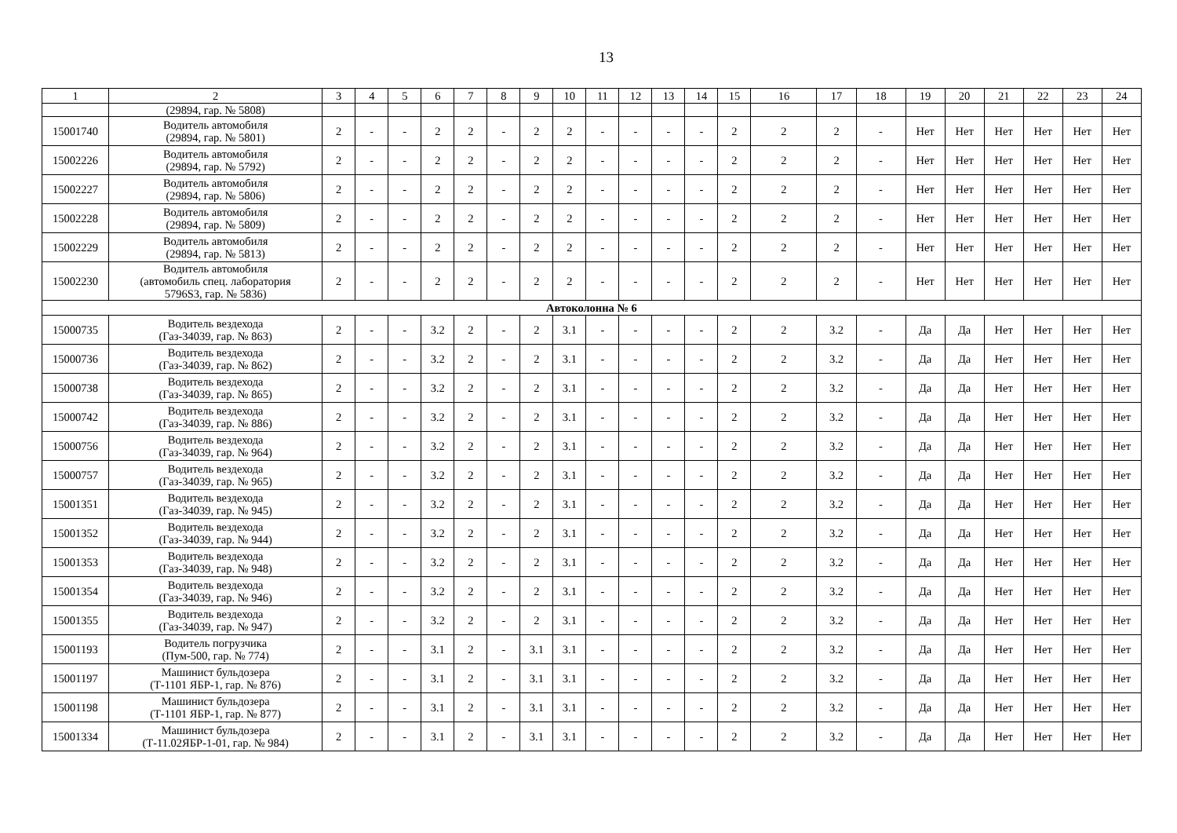13
| 1 | 2 | 3 | 4 | 5 | 6 | 7 | 8 | 9 | 10 | 11 | 12 | 13 | 14 | 15 | 16 | 17 | 18 | 19 | 20 | 21 | 22 | 23 | 24 |
| --- | --- | --- | --- | --- | --- | --- | --- | --- | --- | --- | --- | --- | --- | --- | --- | --- | --- | --- | --- | --- | --- | --- | --- |
| | (29894, гар. № 5808) | | | | | | | | | | | | | | | | | | | | | | |
| 15001740 | Водитель автомобиля (29894, гар. № 5801) | 2 | - | - | 2 | 2 | - | 2 | 2 | - | - | - | - | 2 | 2 | 2 | - | Нет | Нет | Нет | Нет | Нет | Нет |
| 15002226 | Водитель автомобиля (29894, гар. № 5792) | 2 | - | - | 2 | 2 | - | 2 | 2 | - | - | - | - | 2 | 2 | 2 | - | Нет | Нет | Нет | Нет | Нет | Нет |
| 15002227 | Водитель автомобиля (29894, гар. № 5806) | 2 | - | - | 2 | 2 | - | 2 | 2 | - | - | - | - | 2 | 2 | 2 | - | Нет | Нет | Нет | Нет | Нет | Нет |
| 15002228 | Водитель автомобиля (29894, гар. № 5809) | 2 | - | - | 2 | 2 | - | 2 | 2 | - | - | - | - | 2 | 2 | 2 | - | Нет | Нет | Нет | Нет | Нет | Нет |
| 15002229 | Водитель автомобиля (29894, гар. № 5813) | 2 | - | - | 2 | 2 | - | 2 | 2 | - | - | - | - | 2 | 2 | 2 | - | Нет | Нет | Нет | Нет | Нет | Нет |
| 15002230 | Водитель автомобиля (автомобиль спец. лаборатория 5796S3, гар. № 5836) | 2 | - | - | 2 | 2 | - | 2 | 2 | - | - | - | - | 2 | 2 | 2 | - | Нет | Нет | Нет | Нет | Нет | Нет |
| Автоколонна № 6 | | | | | | | | | | | | | | | | | | | | | | | |
| 15000735 | Водитель вездехода (Газ-34039, гар. № 863) | 2 | - | - | 3.2 | 2 | - | 2 | 3.1 | - | - | - | - | 2 | 2 | 3.2 | - | Да | Да | Нет | Нет | Нет | Нет |
| 15000736 | Водитель вездехода (Газ-34039, гар. № 862) | 2 | - | - | 3.2 | 2 | - | 2 | 3.1 | - | - | - | - | 2 | 2 | 3.2 | - | Да | Да | Нет | Нет | Нет | Нет |
| 15000738 | Водитель вездехода (Газ-34039, гар. № 865) | 2 | - | - | 3.2 | 2 | - | 2 | 3.1 | - | - | - | - | 2 | 2 | 3.2 | - | Да | Да | Нет | Нет | Нет | Нет |
| 15000742 | Водитель вездехода (Газ-34039, гар. № 886) | 2 | - | - | 3.2 | 2 | - | 2 | 3.1 | - | - | - | - | 2 | 2 | 3.2 | - | Да | Да | Нет | Нет | Нет | Нет |
| 15000756 | Водитель вездехода (Газ-34039, гар. № 964) | 2 | - | - | 3.2 | 2 | - | 2 | 3.1 | - | - | - | - | 2 | 2 | 3.2 | - | Да | Да | Нет | Нет | Нет | Нет |
| 15000757 | Водитель вездехода (Газ-34039, гар. № 965) | 2 | - | - | 3.2 | 2 | - | 2 | 3.1 | - | - | - | - | 2 | 2 | 3.2 | - | Да | Да | Нет | Нет | Нет | Нет |
| 15001351 | Водитель вездехода (Газ-34039, гар. № 945) | 2 | - | - | 3.2 | 2 | - | 2 | 3.1 | - | - | - | - | 2 | 2 | 3.2 | - | Да | Да | Нет | Нет | Нет | Нет |
| 15001352 | Водитель вездехода (Газ-34039, гар. № 944) | 2 | - | - | 3.2 | 2 | - | 2 | 3.1 | - | - | - | - | 2 | 2 | 3.2 | - | Да | Да | Нет | Нет | Нет | Нет |
| 15001353 | Водитель вездехода (Газ-34039, гар. № 948) | 2 | - | - | 3.2 | 2 | - | 2 | 3.1 | - | - | - | - | 2 | 2 | 3.2 | - | Да | Да | Нет | Нет | Нет | Нет |
| 15001354 | Водитель вездехода (Газ-34039, гар. № 946) | 2 | - | - | 3.2 | 2 | - | 2 | 3.1 | - | - | - | - | 2 | 2 | 3.2 | - | Да | Да | Нет | Нет | Нет | Нет |
| 15001355 | Водитель вездехода (Газ-34039, гар. № 947) | 2 | - | - | 3.2 | 2 | - | 2 | 3.1 | - | - | - | - | 2 | 2 | 3.2 | - | Да | Да | Нет | Нет | Нет | Нет |
| 15001193 | Водитель погрузчика (Пум-500, гар. № 774) | 2 | - | - | 3.1 | 2 | - | 3.1 | 3.1 | - | - | - | - | 2 | 2 | 3.2 | - | Да | Да | Нет | Нет | Нет | Нет |
| 15001197 | Машинист бульдозера (Т-1101 ЯБР-1, гар. № 876) | 2 | - | - | 3.1 | 2 | - | 3.1 | 3.1 | - | - | - | - | 2 | 2 | 3.2 | - | Да | Да | Нет | Нет | Нет | Нет |
| 15001198 | Машинист бульдозера (Т-1101 ЯБР-1, гар. № 877) | 2 | - | - | 3.1 | 2 | - | 3.1 | 3.1 | - | - | - | - | 2 | 2 | 3.2 | - | Да | Да | Нет | Нет | Нет | Нет |
| 15001334 | Машинист бульдозера (Т-11.02ЯБР-1-01, гар. № 984) | 2 | - | - | 3.1 | 2 | - | 3.1 | 3.1 | - | - | - | - | 2 | 2 | 3.2 | - | Да | Да | Нет | Нет | Нет | Нет |